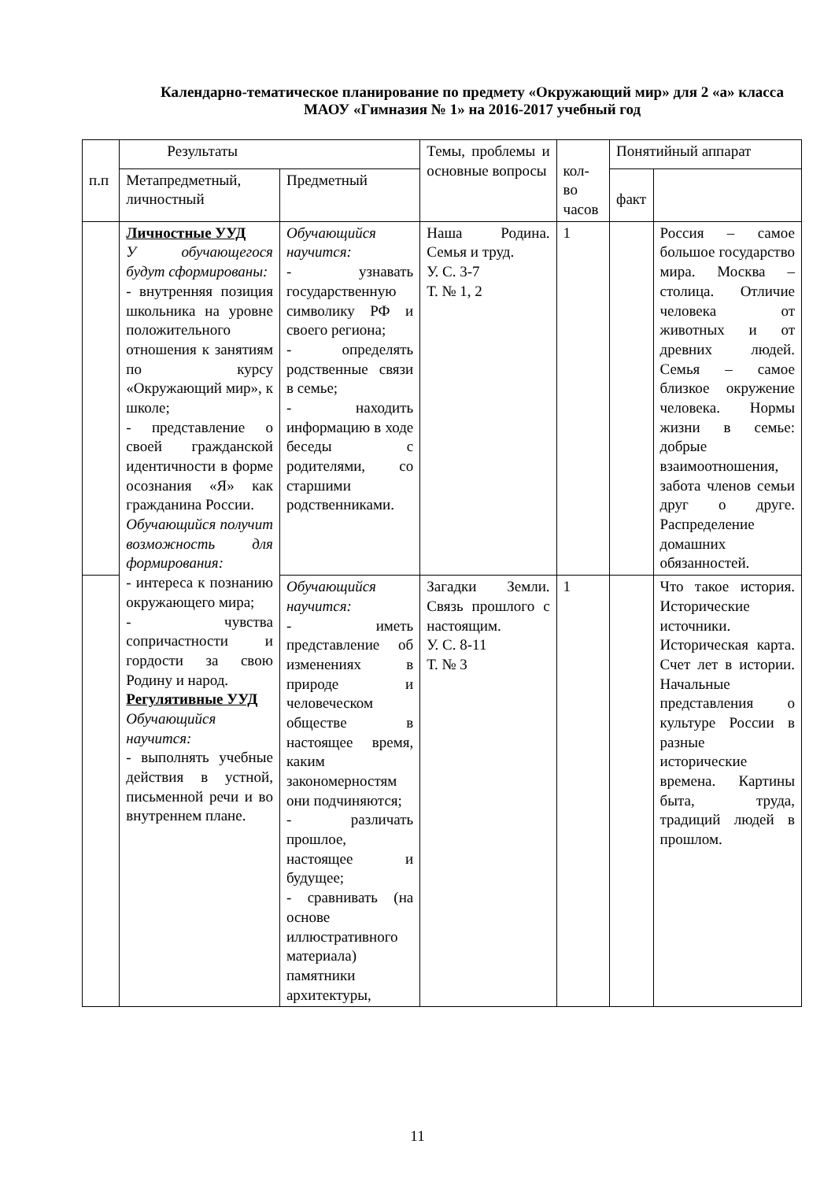Календарно-тематическое планирование по предмету «Окружающий мир» для 2 «а» класса МАОУ «Гимназия № 1» на 2016-2017 учебный год
| п.п | Результаты | | Темы, проблемы и основные вопросы | кол-во часов | Понятийный аппарат | |
| | Метапредметный, личностный | Предметный | | | факт | |
| | Личностные УУД У обучающегося будут сформированы: - внутренняя позиция школьника на уровне положительного отношения к занятиям по курсу «Окружающий мир», к школе; - представление о своей гражданской идентичности в форме осознания «Я» как гражданина России. Обучающийся получит возможность для формирования: - интереса к познанию окружающего мира; - чувства сопричастности и гордости за свою Родину и народ. Регулятивные УУД Обучающийся научится: - выполнять учебные действия в устной, письменной речи и во внутреннем плане. | Обучающийся научится: - узнавать государственную символику РФ и своего региона; - определять родственные связи в семье; - находить информацию в ходе беседы с родителями, со старшими родственниками. | Наша Родина. Семья и труд. У. С. 3-7 Т. № 1, 2 | 1 | | Россия – самое большое государство мира. Москва – столица. Отличие человека от животных и от древних людей. Семья – самое близкое окружение человека. Нормы жизни в семье: добрые взаимоотношения, забота членов семьи друг о друге. Распределение домашних обязанностей. |
| | | Обучающийся научится: - иметь представление об изменениях в природе и человеческом обществе в настоящее время, каким закономерностям они подчиняются; - различать прошлое, настоящее и будущее; - сравнивать (на основе иллюстративного материала) памятники архитектуры, | Загадки Земли. Связь прошлого с настоящим. У. С. 8-11 Т. № 3 | 1 | | Что такое история. Исторические источники. Историческая карта. Счет лет в истории. Начальные представления о культуре России в разные исторические времена. Картины быта, труда, традиций людей в прошлом. |
11